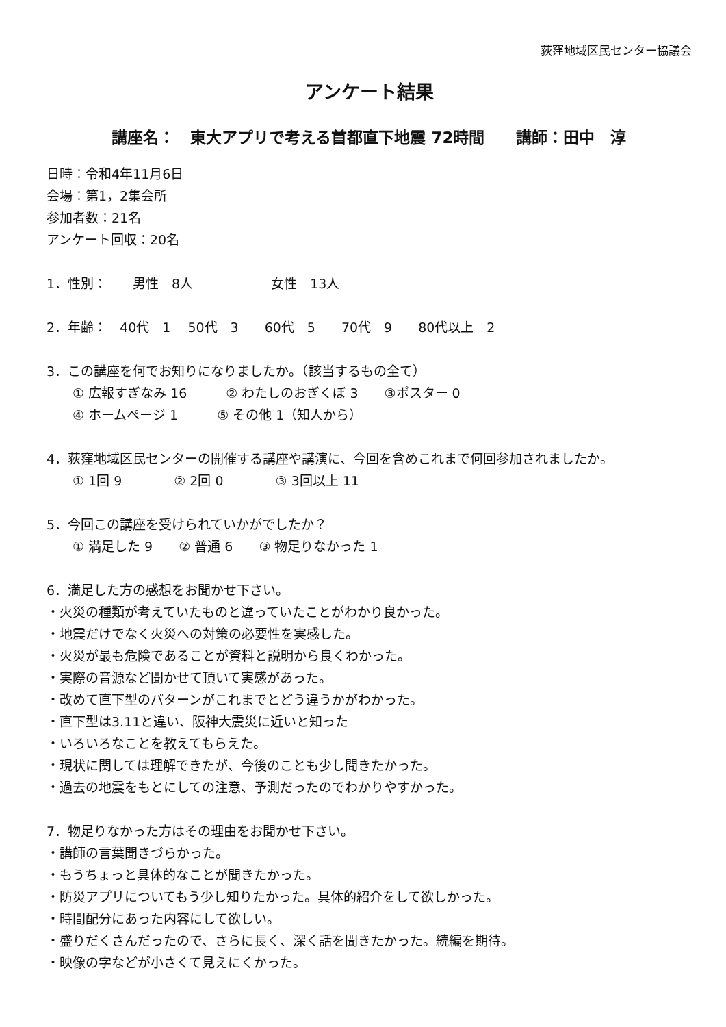荻窪地域区民センター協議会
アンケート結果
講座名：　東大アプリで考える首都直下地震 72時間　　講師：田中　淳
日時：令和4年11月6日
会場：第1，2集会所
参加者数：21名
アンケート回収：20名
1．性別：　　男性　8人　　　　　　女性　13人
2．年齢：　40代　1　 50代　3　　60代　5　　70代　9　　80代以上　2
3．この講座を何でお知りになりましたか。（該当するもの全て）
① 広報すぎなみ 16　　　② わたしのおぎくぼ 3　　③ポスター 0
④ ホームページ 1　　　⑤ その他 1（知人から）
4．荻窪地域区民センターの開催する講座や講演に、今回を含めこれまで何回参加されましたか。
① 1回 9　　　　② 2回 0　　　　③ 3回以上 11
5．今回この講座を受けられていかがでしたか？
① 満足した 9　　② 普通 6　　③ 物足りなかった 1
6．満足した方の感想をお聞かせ下さい。
・火災の種類が考えていたものと違っていたことがわかり良かった。
・地震だけでなく火災への対策の必要性を実感した。
・火災が最も危険であることが資料と説明から良くわかった。
・実際の音源など聞かせて頂いて実感があった。
・改めて直下型のパターンがこれまでとどう違うかがわかった。
・直下型は3.11と違い、阪神大震災に近いと知った
・いろいろなことを教えてもらえた。
・現状に関しては理解できたが、今後のことも少し聞きたかった。
・過去の地震をもとにしての注意、予測だったのでわかりやすかった。
7．物足りなかった方はその理由をお聞かせ下さい。
・講師の言葉聞きづらかった。
・もうちょっと具体的なことが聞きたかった。
・防災アプリについてもう少し知りたかった。具体的紹介をして欲しかった。
・時間配分にあった内容にして欲しい。
・盛りだくさんだったので、さらに長く、深く話を聞きたかった。続編を期待。
・映像の字などが小さくて見えにくかった。